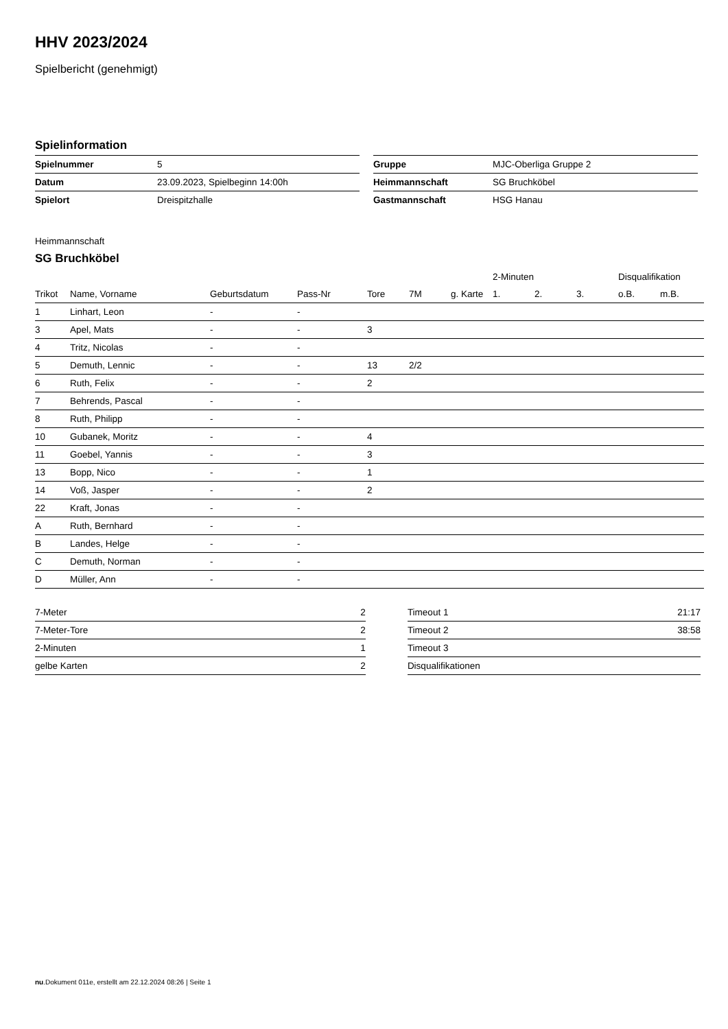HHV 2023/2024
Spielbericht (genehmigt)
Spielinformation
| Spielnummer | 5 |
| Datum | 23.09.2023, Spielbeginn 14:00h |
| Spielort | Dreispitzhalle |
| Gruppe | MJC-Oberliga Gruppe 2 |
| Heimmannschaft | SG Bruchköbel |
| Gastmannschaft | HSG Hanau |
Heimmannschaft
SG Bruchköbel
| | | | | | | | 2-Minuten | | | Disqualifikation | |
| --- | --- | --- | --- | --- | --- | --- | --- | --- | --- | --- | --- |
| Trikot | Name, Vorname | Geburtsdatum | Pass-Nr | Tore | 7M | g. Karte | 1. | 2. | 3. | o.B. | m.B. |
| 1 | Linhart, Leon | - | - | | | | | | | | |
| 3 | Apel, Mats | - | - | 3 | | | | | | | |
| 4 | Tritz, Nicolas | - | - | | | | | | | | |
| 5 | Demuth, Lennic | - | - | 13 | 2/2 | | | | | | |
| 6 | Ruth, Felix | - | - | 2 | | | | | | | |
| 7 | Behrends, Pascal | - | - | | | | | | | | |
| 8 | Ruth, Philipp | - | - | | | | | | | | |
| 10 | Gubanek, Moritz | - | - | 4 | | | | | | | |
| 11 | Goebel, Yannis | - | - | 3 | | | | | | | |
| 13 | Bopp, Nico | - | - | 1 | | | | | | | |
| 14 | Voß, Jasper | - | - | 2 | | | | | | | |
| 22 | Kraft, Jonas | - | - | | | | | | | | |
| A | Ruth, Bernhard | - | - | | | | | | | | |
| B | Landes, Helge | - | - | | | | | | | | |
| C | Demuth, Norman | - | - | | | | | | | | |
| D | Müller, Ann | - | - | | | | | | | | |
| 7-Meter | 2 |
| 7-Meter-Tore | 2 |
| 2-Minuten | 1 |
| gelbe Karten | 2 |
| Timeout 1 | 21:17 |
| Timeout 2 | 38:58 |
| Timeout 3 | |
| Disqualifikationen | |
nu.Dokument 011e, erstellt am 22.12.2024 08:26 | Seite 1